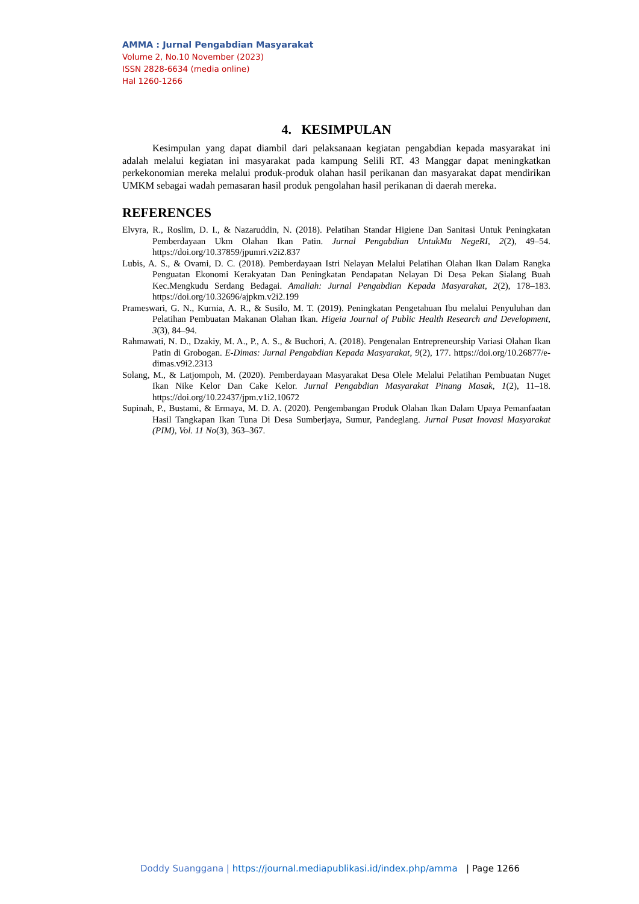AMMA : Jurnal Pengabdian Masyarakat
Volume 2, No.10 November (2023)
ISSN 2828-6634 (media online)
Hal 1260-1266
4. KESIMPULAN
Kesimpulan yang dapat diambil dari pelaksanaan kegiatan pengabdian kepada masyarakat ini adalah melalui kegiatan ini masyarakat pada kampung Selili RT. 43 Manggar dapat meningkatkan perkekonomian mereka melalui produk-produk olahan hasil perikanan dan masyarakat dapat mendirikan UMKM sebagai wadah pemasaran hasil produk pengolahan hasil perikanan di daerah mereka.
REFERENCES
Elvyra, R., Roslim, D. I., & Nazaruddin, N. (2018). Pelatihan Standar Higiene Dan Sanitasi Untuk Peningkatan Pemberdayaan Ukm Olahan Ikan Patin. Jurnal Pengabdian UntukMu NegeRI, 2(2), 49–54. https://doi.org/10.37859/jpumri.v2i2.837
Lubis, A. S., & Ovami, D. C. (2018). Pemberdayaan Istri Nelayan Melalui Pelatihan Olahan Ikan Dalam Rangka Penguatan Ekonomi Kerakyatan Dan Peningkatan Pendapatan Nelayan Di Desa Pekan Sialang Buah Kec.Mengkudu Serdang Bedagai. Amaliah: Jurnal Pengabdian Kepada Masyarakat, 2(2), 178–183. https://doi.org/10.32696/ajpkm.v2i2.199
Prameswari, G. N., Kurnia, A. R., & Susilo, M. T. (2019). Peningkatan Pengetahuan Ibu melalui Penyuluhan dan Pelatihan Pembuatan Makanan Olahan Ikan. Higeia Journal of Public Health Research and Development, 3(3), 84–94.
Rahmawati, N. D., Dzakiy, M. A., P., A. S., & Buchori, A. (2018). Pengenalan Entrepreneurship Variasi Olahan Ikan Patin di Grobogan. E-Dimas: Jurnal Pengabdian Kepada Masyarakat, 9(2), 177. https://doi.org/10.26877/e-dimas.v9i2.2313
Solang, M., & Latjompoh, M. (2020). Pemberdayaan Masyarakat Desa Olele Melalui Pelatihan Pembuatan Nuget Ikan Nike Kelor Dan Cake Kelor. Jurnal Pengabdian Masyarakat Pinang Masak, 1(2), 11–18. https://doi.org/10.22437/jpm.v1i2.10672
Supinah, P., Bustami, & Ermaya, M. D. A. (2020). Pengembangan Produk Olahan Ikan Dalam Upaya Pemanfaatan Hasil Tangkapan Ikan Tuna Di Desa Sumberjaya, Sumur, Pandeglang. Jurnal Pusat Inovasi Masyarakat (PIM), Vol. 11 No(3), 363–367.
Doddy Suanggana | https://journal.mediapublikasi.id/index.php/amma | Page 1266